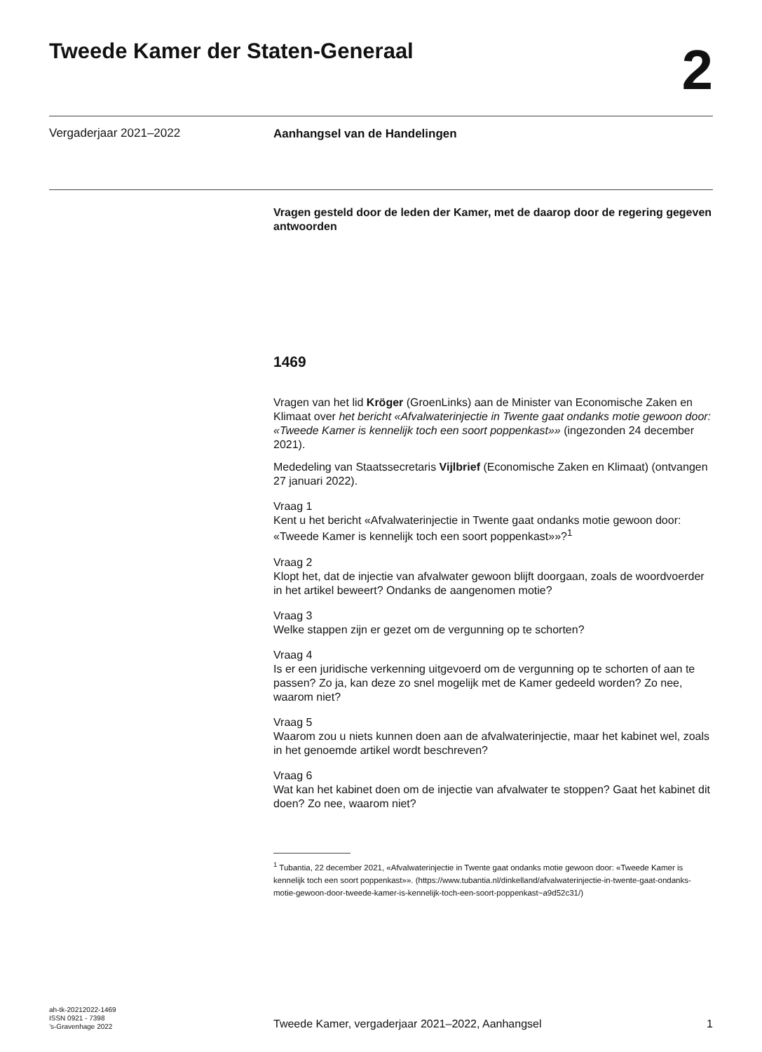Tweede Kamer der Staten-Generaal
2
Vergaderjaar 2021–2022
Aanhangsel van de Handelingen
Vragen gesteld door de leden der Kamer, met de daarop door de regering gegeven antwoorden
1469
Vragen van het lid Kröger (GroenLinks) aan de Minister van Economische Zaken en Klimaat over het bericht «Afvalwaterinjectie in Twente gaat ondanks motie gewoon door: «Tweede Kamer is kennelijk toch een soort poppenkast»» (ingezonden 24 december 2021).
Mededeling van Staatssecretaris Vijlbrief (Economische Zaken en Klimaat) (ontvangen 27 januari 2022).
Vraag 1
Kent u het bericht «Afvalwaterinjectie in Twente gaat ondanks motie gewoon door: «Tweede Kamer is kennelijk toch een soort poppenkast»»?<sup>1</sup>
Vraag 2
Klopt het, dat de injectie van afvalwater gewoon blijft doorgaan, zoals de woordvoerder in het artikel beweert? Ondanks de aangenomen motie?
Vraag 3
Welke stappen zijn er gezet om de vergunning op te schorten?
Vraag 4
Is er een juridische verkenning uitgevoerd om de vergunning op te schorten of aan te passen? Zo ja, kan deze zo snel mogelijk met de Kamer gedeeld worden? Zo nee, waarom niet?
Vraag 5
Waarom zou u niets kunnen doen aan de afvalwaterinjectie, maar het kabinet wel, zoals in het genoemde artikel wordt beschreven?
Vraag 6
Wat kan het kabinet doen om de injectie van afvalwater te stoppen? Gaat het kabinet dit doen? Zo nee, waarom niet?
<sup>1</sup> Tubantia, 22 december 2021, «Afvalwaterinjectie in Twente gaat ondanks motie gewoon door: «Tweede Kamer is kennelijk toch een soort poppenkast»». (https://www.tubantia.nl/dinkelland/afvalwaterinjectie-in-twente-gaat-ondanks-motie-gewoon-door-tweede-kamer-is-kennelijk-toch-een-soort-poppenkast~a9d52c31/)
ah-tk-20212022-1469
ISSN 0921 - 7398
’s-Gravenhage 2022
Tweede Kamer, vergaderjaar 2021–2022, Aanhangsel 1